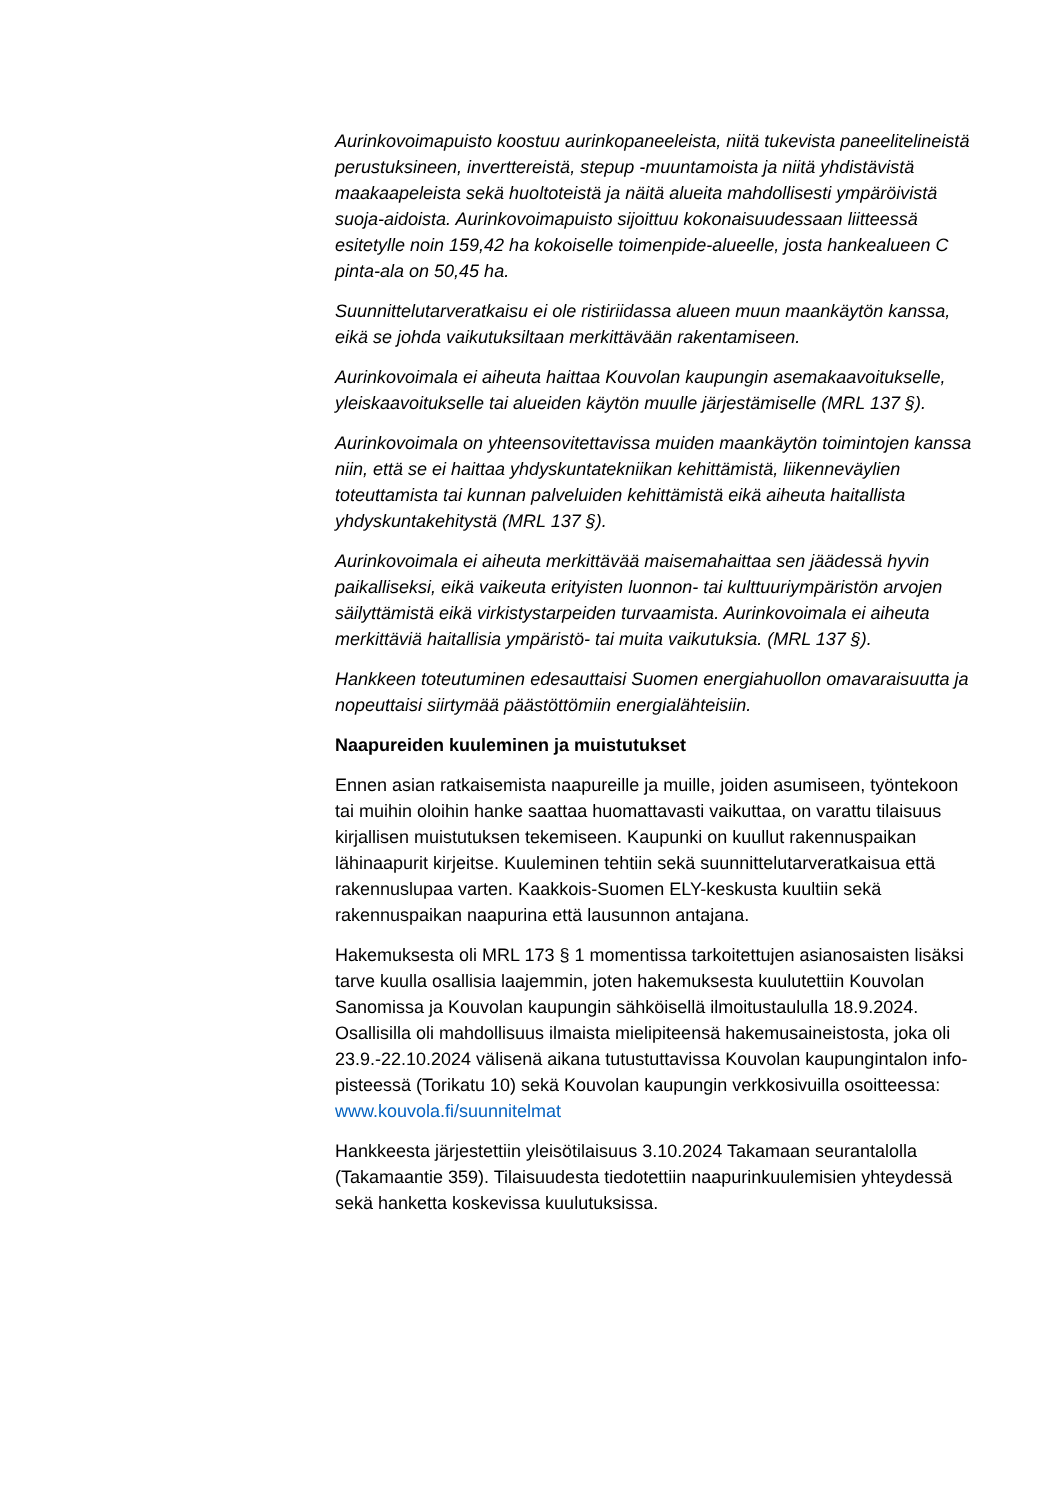Aurinkovoimapuisto koostuu aurinkopaneeleista, niitä tukevista paneelitelineistä perustuksineen, inverttereistä, stepup -muuntamoista ja niitä yhdistävistä maakaapeleista sekä huoltoteistä ja näitä alueita mahdollisesti ympäröivistä suoja-aidoista. Aurinkovoimapuisto sijoittuu kokonaisuudessaan liitteessä esitetylle noin 159,42 ha kokoiselle toimenpide-alueelle, josta hankealueen C pinta-ala on 50,45 ha.
Suunnittelutarveratkaisu ei ole ristiriidassa alueen muun maankäytön kanssa, eikä se johda vaikutuksiltaan merkittävään rakentamiseen.
Aurinkovoimala ei aiheuta haittaa Kouvolan kaupungin asemakaavoitukselle, yleiskaavoitukselle tai alueiden käytön muulle järjestämiselle (MRL 137 §).
Aurinkovoimala on yhteensovitettavissa muiden maankäytön toimintojen kanssa niin, että se ei haittaa yhdyskuntatekniikan kehittämistä, liikenneväylien toteuttamista tai kunnan palveluiden kehittämistä eikä aiheuta haitallista yhdyskuntakehitystä (MRL 137 §).
Aurinkovoimala ei aiheuta merkittävää maisemahaittaa sen jäädessä hyvin paikalliseksi, eikä vaikeuta erityisten luonnon- tai kulttuuriympäristön arvojen säilyttämistä eikä virkistystarpeiden turvaamista. Aurinkovoimala ei aiheuta merkittäviä haitallisia ympäristö- tai muita vaikutuksia. (MRL 137 §).
Hankkeen toteutuminen edesauttaisi Suomen energiahuollon omavaraisuutta ja nopeuttaisi siirtymää päästöttömiin energialähteisiin.
Naapureiden kuuleminen ja muistutukset
Ennen asian ratkaisemista naapureille ja muille, joiden asumiseen, työntekoon tai muihin oloihin hanke saattaa huomattavasti vaikuttaa, on varattu tilaisuus kirjallisen muistutuksen tekemiseen. Kaupunki on kuullut rakennuspaikan lähinaapurit kirjeitse. Kuuleminen tehtiin sekä suunnittelutarveratkaisua että rakennuslupaa varten. Kaakkois-Suomen ELY-keskusta kuultiin sekä rakennuspaikan naapurina että lausunnon antajana.
Hakemuksesta oli MRL 173 § 1 momentissa tarkoitettujen asianosaisten lisäksi tarve kuulla osallisia laajemmin, joten hakemuksesta kuulutettiin Kouvolan Sanomissa ja Kouvolan kaupungin sähköisellä ilmoitustaululla 18.9.2024. Osallisilla oli mahdollisuus ilmaista mielipiteensä hakemusaineistosta, joka oli 23.9.-22.10.2024 välisenä aikana tutustuttavissa Kouvolan kaupungintalon info-pisteessä (Torikatu 10) sekä Kouvolan kaupungin verkkosivuilla osoitteessa: www.kouvola.fi/suunnitelmat
Hankkeesta järjestettiin yleisötilaisuus 3.10.2024 Takamaan seurantalolla (Takamaantie 359). Tilaisuudesta tiedotettiin naapurinkuulemisien yhteydessä sekä hanketta koskevissa kuulutuksissa.